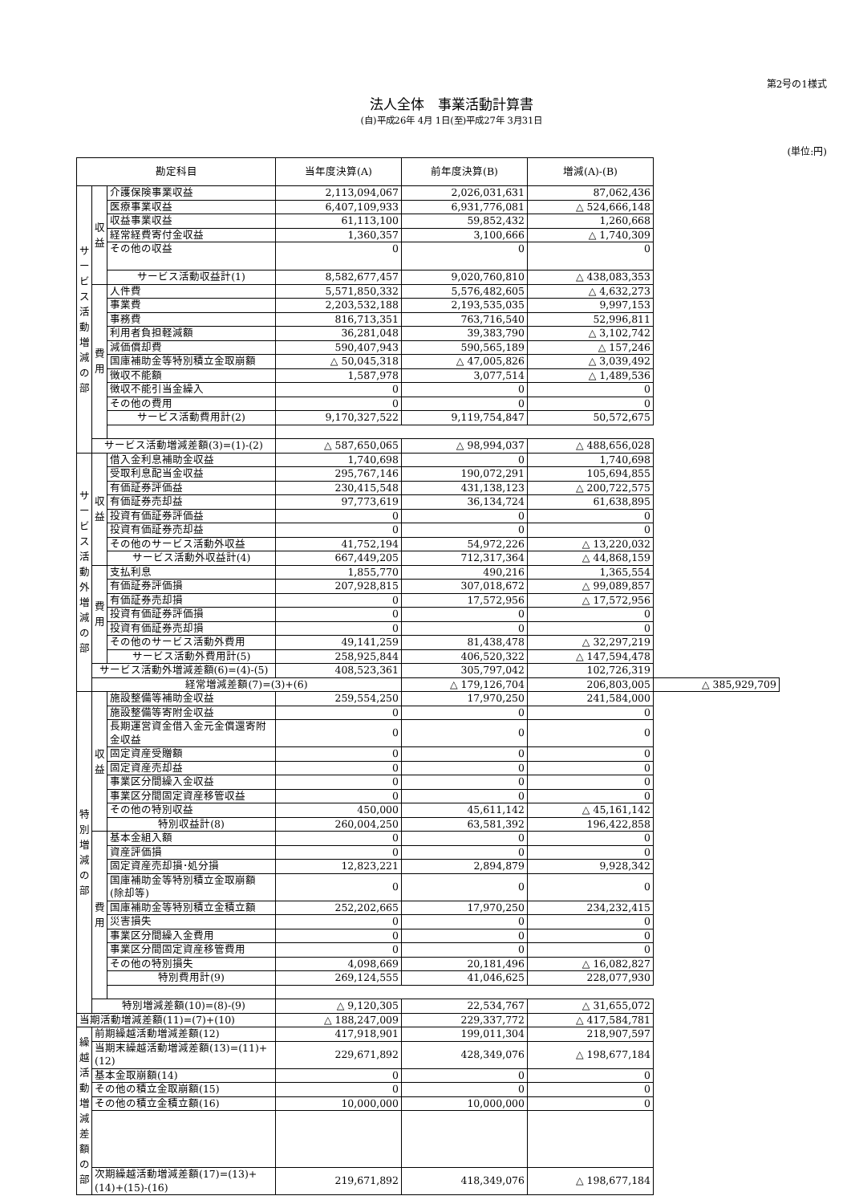第2号の1様式
法人全体　事業活動計算書
(自)平成26年 4月 1日(至)平成27年 3月31日
(単位:円)
| 勘定科目 | | | 当年度決算(A) | 前年度決算(B) | 増減(A)-(B) | |
| --- | --- | --- | --- | --- | --- | --- |
| サービス活動増減の部 | 収益 | 介護保険事業収益 | 2,113,094,067 | 2,026,031,631 | 87,062,436 | |
| | | 医療事業収益 | 6,407,109,933 | 6,931,776,081 | △ 524,666,148 | |
| | | 収益事業収益 | 61,113,100 | 59,852,432 | 1,260,668 | |
| | | 経常経費寄付金収益 | 1,360,357 | 3,100,666 | △ 1,740,309 | |
| | | その他の収益 | 0 | 0 | 0 | |
| | | サービス活動収益計(1) | 8,582,677,457 | 9,020,760,810 | △ 438,083,353 | |
| | 費用 | 人件費 | 5,571,850,332 | 5,576,482,605 | △ 4,632,273 | |
| | | 事業費 | 2,203,532,188 | 2,193,535,035 | 9,997,153 | |
| | | 事務費 | 816,713,351 | 763,716,540 | 52,996,811 | |
| | | 利用者負担軽減額 | 36,281,048 | 39,383,790 | △ 3,102,742 | |
| | | 減価償却費 | 590,407,943 | 590,565,189 | △ 157,246 | |
| | | 国庫補助金等特別積立金取崩額 | △ 50,045,318 | △ 47,005,826 | △ 3,039,492 | |
| | | 徴収不能額 | 1,587,978 | 3,077,514 | △ 1,489,536 | |
| | | 徴収不能引当金繰入 | 0 | 0 | 0 | |
| | | その他の費用 | 0 | 0 | 0 | |
| | | サービス活動費用計(2) | 9,170,327,522 | 9,119,754,847 | 50,572,675 | |
| | サービス活動増減差額(3)=(1)-(2) | | △ 587,650,065 | △ 98,994,037 | △ 488,656,028 | |
| サービス活動外増減の部 | 収益 | 借入金利息補助金収益 | 1,740,698 | 0 | 1,740,698 | |
| | | 受取利息配当金収益 | 295,767,146 | 190,072,291 | 105,694,855 | |
| | | 有価証券評価益 | 230,415,548 | 431,138,123 | △ 200,722,575 | |
| | | 有価証券売却益 | 97,773,619 | 36,134,724 | 61,638,895 | |
| | | 投資有価証券評価益 | 0 | 0 | 0 | |
| | | 投資有価証券売却益 | 0 | 0 | 0 | |
| | | その他のサービス活動外収益 | 41,752,194 | 54,972,226 | △ 13,220,032 | |
| | | サービス活動外収益計(4) | 667,449,205 | 712,317,364 | △ 44,868,159 | |
| | 費用 | 支払利息 | 1,855,770 | 490,216 | 1,365,554 | |
| | | 有価証券評価損 | 207,928,815 | 307,018,672 | △ 99,089,857 | |
| | | 有価証券売却損 | 0 | 17,572,956 | △ 17,572,956 | |
| | | 投資有価証券評価損 | 0 | 0 | 0 | |
| | | 投資有価証券売却損 | 0 | 0 | 0 | |
| | | その他のサービス活動外費用 | 49,141,259 | 81,438,478 | △ 32,297,219 | |
| | | サービス活動外費用計(5) | 258,925,844 | 406,520,322 | △ 147,594,478 | |
| | サービス活動外増減差額(6)=(4)-(5) | | 408,523,361 | 305,797,042 | 102,726,319 | |
| | 経常増減差額(7)=(3)+(6) | | | △ 179,126,704 | 206,803,005 | △ 385,929,709 |
| 特別増減の部 | 収益 | 施設整備等補助金収益 | 259,554,250 | 17,970,250 | 241,584,000 | |
| | | 施設整備等寄附金収益 | 0 | 0 | 0 | |
| | | 長期運営資金借入金元金償還寄附金収益 | 0 | 0 | 0 | |
| | | 固定資産受贈額 | 0 | 0 | 0 | |
| | | 固定資産売却益 | 0 | 0 | 0 | |
| | | 事業区分間繰入金収益 | 0 | 0 | 0 | |
| | | 事業区分間固定資産移管収益 | 0 | 0 | 0 | |
| | | その他の特別収益 | 450,000 | 45,611,142 | △ 45,161,142 | |
| | | 特別収益計(8) | 260,004,250 | 63,581,392 | 196,422,858 | |
| | 費用 | 基本金組入額 | 0 | 0 | 0 | |
| | | 資産評価損 | 0 | 0 | 0 | |
| | | 固定資産売却損･処分損 | 12,823,221 | 2,894,879 | 9,928,342 | |
| | | 国庫補助金等特別積立金取崩額 (除却等) | 0 | 0 | 0 | |
| | | 国庫補助金等特別積立金積立額 | 252,202,665 | 17,970,250 | 234,232,415 | |
| | | 災害損失 | 0 | 0 | 0 | |
| | | 事業区分間繰入金費用 | 0 | 0 | 0 | |
| | | 事業区分間固定資産移管費用 | 0 | 0 | 0 | |
| | | その他の特別損失 | 4,098,669 | 20,181,496 | △ 16,082,827 | |
| | | 特別費用計(9) | 269,124,555 | 41,046,625 | 228,077,930 | |
| | 特別増減差額(10)=(8)-(9) | | △ 9,120,305 | 22,534,767 | △ 31,655,072 | |
| 当期活動増減差額(11)=(7)+(10) | | | △ 188,247,009 | 229,337,772 | △ 417,584,781 | |
| 繰越活動増減差額の部 | 前期繰越活動増減差額(12) | | 417,918,901 | 199,011,304 | 218,907,597 | |
| | 当期末繰越活動増減差額(13)=(11)+(12) | | 229,671,892 | 428,349,076 | △ 198,677,184 | |
| | 基本金取崩額(14) | | 0 | 0 | 0 | |
| | その他の積立金取崩額(15) | | 0 | 0 | 0 | |
| | その他の積立金積立額(16) | | 10,000,000 | 10,000,000 | 0 | |
| | 次期繰越活動増減差額(17)=(13)+(14)+(15)-(16) | | 219,671,892 | 418,349,076 | △ 198,677,184 | |